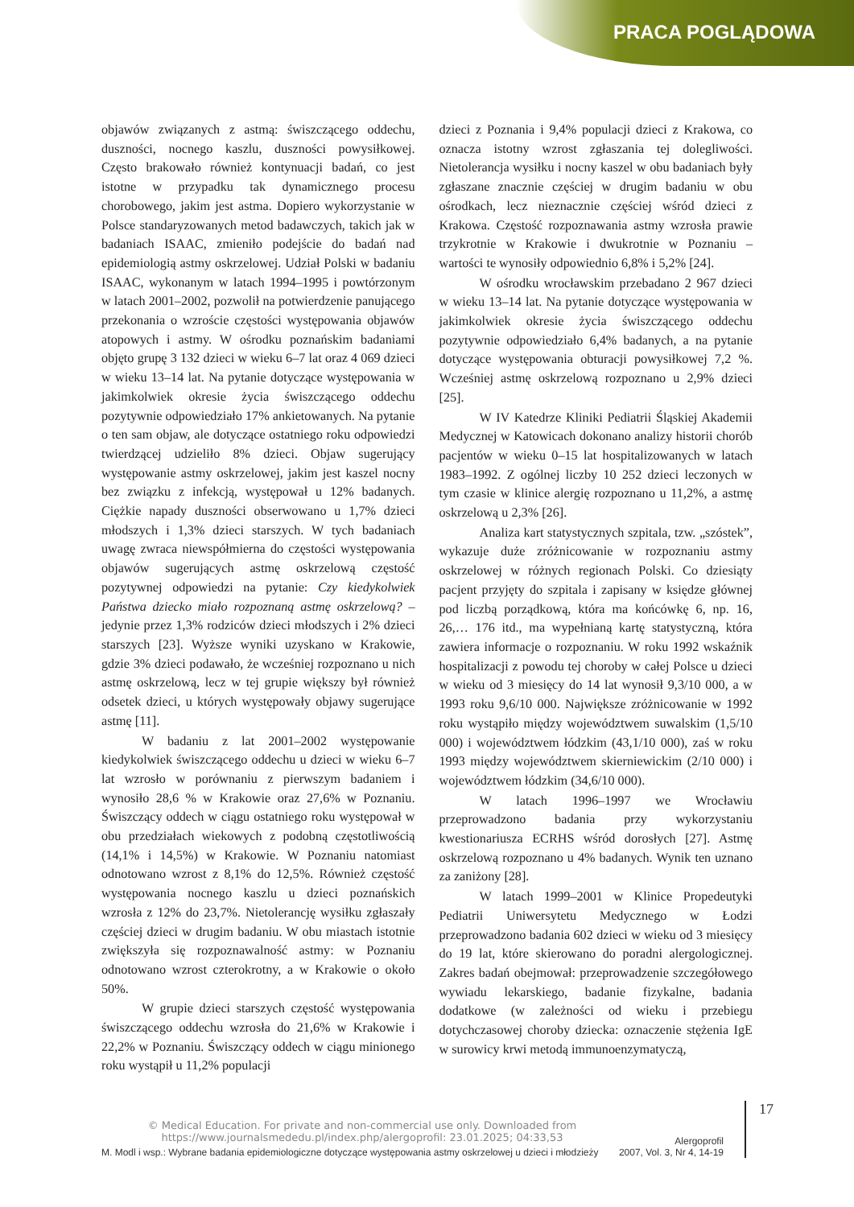PRACA POGLĄDOWA
objawów związanych z astmą: świszczącego oddechu, duszności, nocnego kaszlu, duszności powysiłkowej. Często brakowało również kontynuacji badań, co jest istotne w przypadku tak dynamicznego procesu chorobowego, jakim jest astma. Dopiero wykorzystanie w Polsce standaryzowanych metod badawczych, takich jak w badaniach ISAAC, zmieniło podejście do badań nad epidemiologią astmy oskrzelowej. Udział Polski w badaniu ISAAC, wykonanym w latach 1994–1995 i powtórzonym w latach 2001–2002, pozwolił na potwierdzenie panującego przekonania o wzroście częstości występowania objawów atopowych i astmy. W ośrodku poznańskim badaniami objęto grupę 3 132 dzieci w wieku 6–7 lat oraz 4 069 dzieci w wieku 13–14 lat. Na pytanie dotyczące występowania w jakimkolwiek okresie życia świszczącego oddechu pozytywnie odpowiedziało 17% ankietowanych. Na pytanie o ten sam objaw, ale dotyczące ostatniego roku odpowiedzi twierdzącej udzieliło 8% dzieci. Objaw sugerujący występowanie astmy oskrzelowej, jakim jest kaszel nocny bez związku z infekcją, występował u 12% badanych. Ciężkie napady duszności obserwowano u 1,7% dzieci młodszych i 1,3% dzieci starszych. W tych badaniach uwagę zwraca niewspółmierna do częstości występowania objawów sugerujących astmę oskrzelową częstość pozytywnej odpowiedzi na pytanie: Czy kiedykolwiek Państwa dziecko miało rozpoznaną astmę oskrzelową? – jedynie przez 1,3% rodziców dzieci młodszych i 2% dzieci starszych [23]. Wyższe wyniki uzyskano w Krakowie, gdzie 3% dzieci podawało, że wcześniej rozpoznano u nich astmę oskrzelową, lecz w tej grupie większy był również odsetek dzieci, u których występowały objawy sugerujące astmę [11].
W badaniu z lat 2001–2002 występowanie kiedykolwiek świszczącego oddechu u dzieci w wieku 6–7 lat wzrosło w porównaniu z pierwszym badaniem i wynosiło 28,6 % w Krakowie oraz 27,6% w Poznaniu. Świszczący oddech w ciągu ostatniego roku występował w obu przedziałach wiekowych z podobną częstotliwością (14,1% i 14,5%) w Krakowie. W Poznaniu natomiast odnotowano wzrost z 8,1% do 12,5%. Również częstość występowania nocnego kaszlu u dzieci poznańskich wzrosła z 12% do 23,7%. Nietolerancję wysiłku zgłaszały częściej dzieci w drugim badaniu. W obu miastach istotnie zwiększyła się rozpoznawalność astmy: w Poznaniu odnotowano wzrost czterokrotny, a w Krakowie o około 50%.
W grupie dzieci starszych częstość występowania świszczącego oddechu wzrosła do 21,6% w Krakowie i 22,2% w Poznaniu. Świszczący oddech w ciągu minionego roku wystąpił u 11,2% populacji
dzieci z Poznania i 9,4% populacji dzieci z Krakowa, co oznacza istotny wzrost zgłaszania tej dolegliwości. Nietolerancja wysiłku i nocny kaszel w obu badaniach były zgłaszane znacznie częściej w drugim badaniu w obu ośrodkach, lecz nieznacznie częściej wśród dzieci z Krakowa. Częstość rozpoznawania astmy wzrosła prawie trzykrotnie w Krakowie i dwukrotnie w Poznaniu – wartości te wynosiły odpowiednio 6,8% i 5,2% [24].
W ośrodku wrocławskim przebadano 2 967 dzieci w wieku 13–14 lat. Na pytanie dotyczące występowania w jakimkolwiek okresie życia świszczącego oddechu pozytywnie odpowiedziało 6,4% badanych, a na pytanie dotyczące występowania obturacji powysiłkowej 7,2 %. Wcześniej astmę oskrzelową rozpoznano u 2,9% dzieci [25].
W IV Katedrze Kliniki Pediatrii Śląskiej Akademii Medycznej w Katowicach dokonano analizy historii chorób pacjentów w wieku 0–15 lat hospitalizowanych w latach 1983–1992. Z ogólnej liczby 10 252 dzieci leczonych w tym czasie w klinice alergię rozpoznano u 11,2%, a astmę oskrzelową u 2,3% [26].
Analiza kart statystycznych szpitala, tzw. „szóstek”, wykazuje duże zróżnicowanie w rozpoznaniu astmy oskrzelowej w różnych regionach Polski. Co dziesiąty pacjent przyjęty do szpitala i zapisany w księdze głównej pod liczbą porządkową, która ma końcówkę 6, np. 16, 26,… 176 itd., ma wypełnianą kartę statystyczną, która zawiera informacje o rozpoznaniu. W roku 1992 wskaźnik hospitalizacji z powodu tej choroby w całej Polsce u dzieci w wieku od 3 miesięcy do 14 lat wynosił 9,3/10 000, a w 1993 roku 9,6/10 000. Największe zróżnicowanie w 1992 roku wystąpiło między województwem suwalskim (1,5/10 000) i województwem łódzkim (43,1/10 000), zaś w roku 1993 między województwem skierniewickim (2/10 000) i województwem łódzkim (34,6/10 000).
W latach 1996–1997 we Wrocławiu przeprowadzono badania przy wykorzystaniu kwestionariusza ECRHS wśród dorosłych [27]. Astmę oskrzelową rozpoznano u 4% badanych. Wynik ten uznano za zaniżony [28].
W latach 1999–2001 w Klinice Propedeutyki Pediatrii Uniwersytetu Medycznego w Łodzi przeprowadzono badania 602 dzieci w wieku od 3 miesięcy do 19 lat, które skierowano do poradni alergologicznej. Zakres badań obejmował: przeprowadzenie szczegółowego wywiadu lekarskiego, badanie fizykalne, badania dodatkowe (w zależności od wieku i przebiegu dotychczasowej choroby dziecka: oznaczenie stężenia IgE w surowicy krwi metodą immunoenzymatyczą,
M. Modl i wsp.: Wybrane badania epidemiologiczne dotyczące występowania astmy oskrzelowej u dzieci i młodzieży
Alergoprofil
2007, Vol. 3, Nr 4, 14-19
17
© Medical Education. For private and non-commercial use only. Downloaded from
https://www.journalsmededu.pl/index.php/alergoprofil: 23.01.2025; 04:33,53